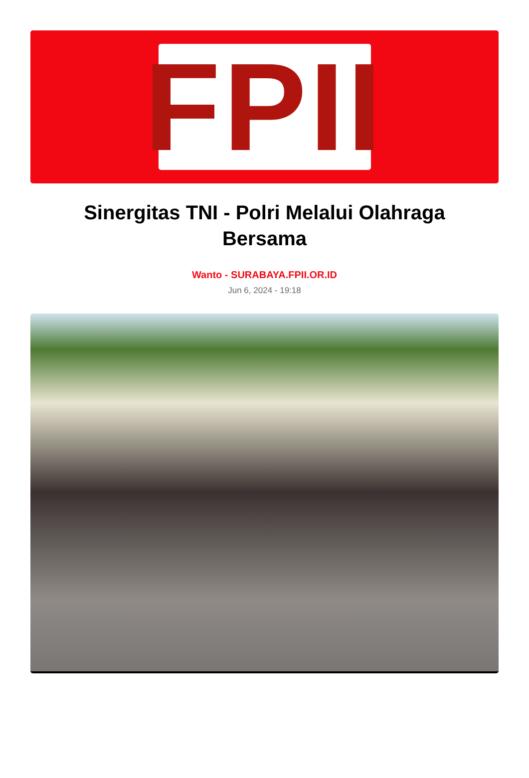FPII
Sinergitas TNI - Polri Melalui Olahraga Bersama
Wanto - SURABAYA.FPII.OR.ID
Jun 6, 2024 - 19:18